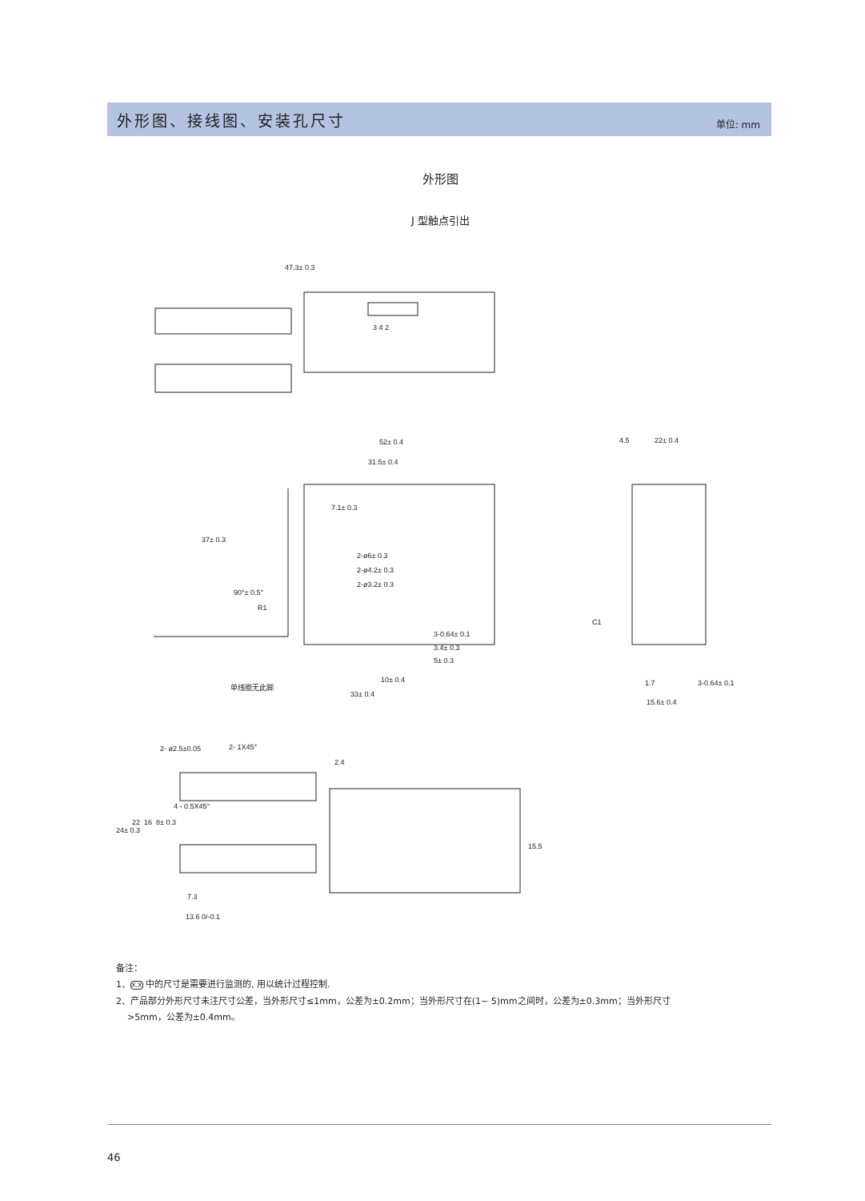外形图、接线图、安装孔尺寸
单位: mm
外形图
J 型触点引出
47.3± 0.3
3 4 2
52± 0.4
31.5± 0.4
7.1± 0.3
37± 0.3
2-ø6± 0.3
2-ø4.2± 0.3
2-ø3.2± 0.3
90°± 0.5°
R1
3-0.64± 0.1
3.4± 0.3
5± 0.3
10± 0.4
单线圈无此脚
33± 0.4
4.5
22± 0.4
C1
1.7
3-0.64± 0.1
15.6± 0.4
2- ø2.5±0.05
2- 1X45°
2.4
4 - 0.5X45°
24± 0.3
22
16
8± 0.3
15.5
7.3
13.6 0/-0.1
备注：
1、X.X 中的尺寸是需要进行监测的, 用以统计过程控制.
2、产品部分外形尺寸未注尺寸公差，当外形尺寸≤1mm，公差为±0.2mm；当外形尺寸在(1~ 5)mm之间时，公差为±0.3mm；当外形尺寸
>5mm，公差为±0.4mm。
46